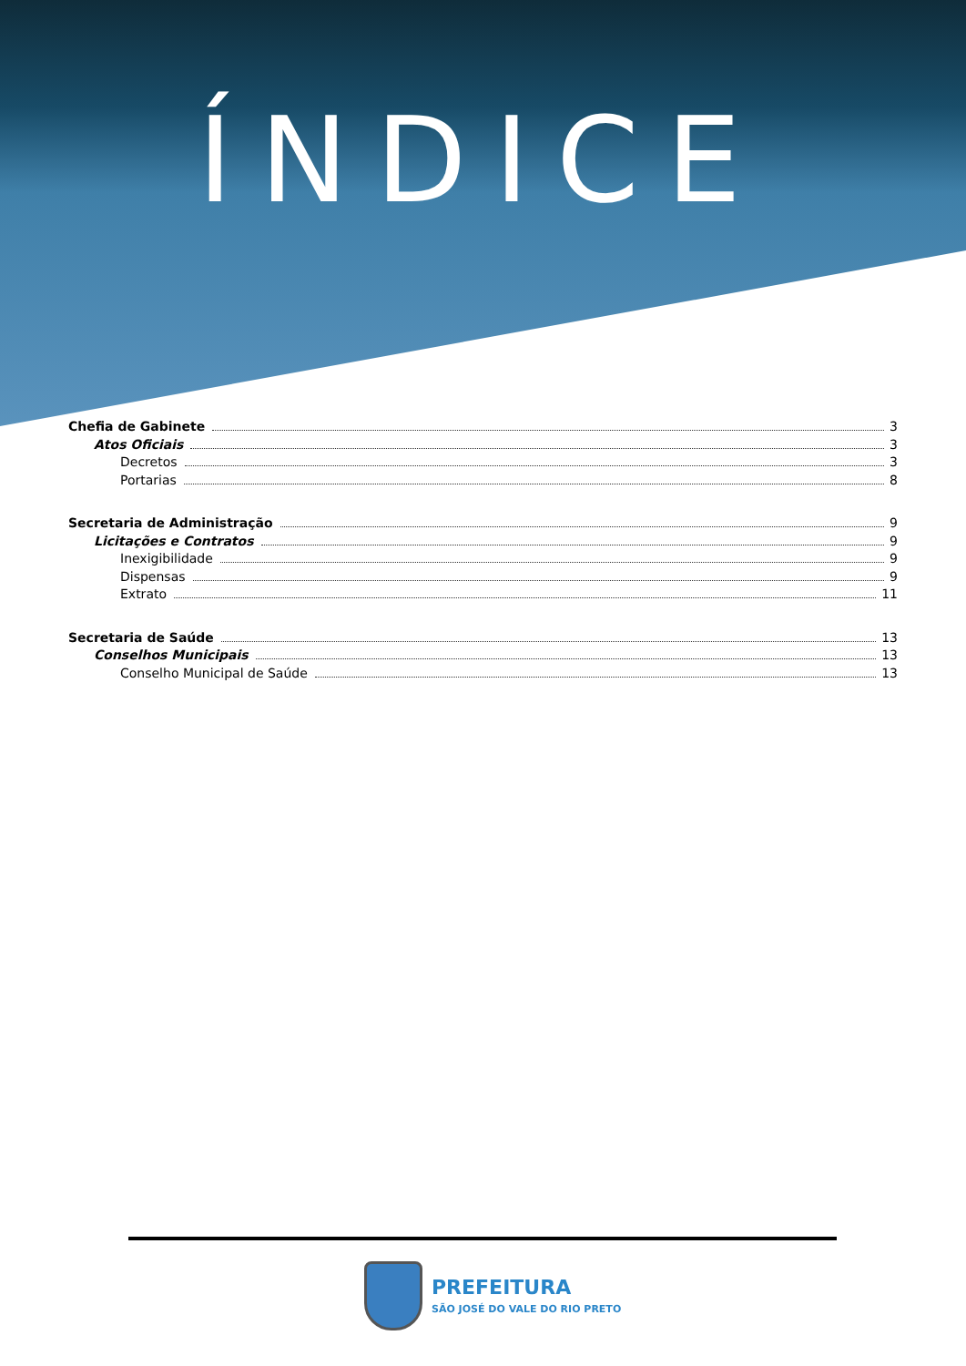ÍNDICE
Chefia de Gabinete 3
Atos Oficiais 3
Decretos 3
Portarias 8
Secretaria de Administração 9
Licitações e Contratos 9
Inexigibilidade 9
Dispensas 9
Extrato 11
Secretaria de Saúde 13
Conselhos Municipais 13
Conselho Municipal de Saúde 13
PREFEITURA
SÃO JOSÉ DO VALE DO RIO PRETO